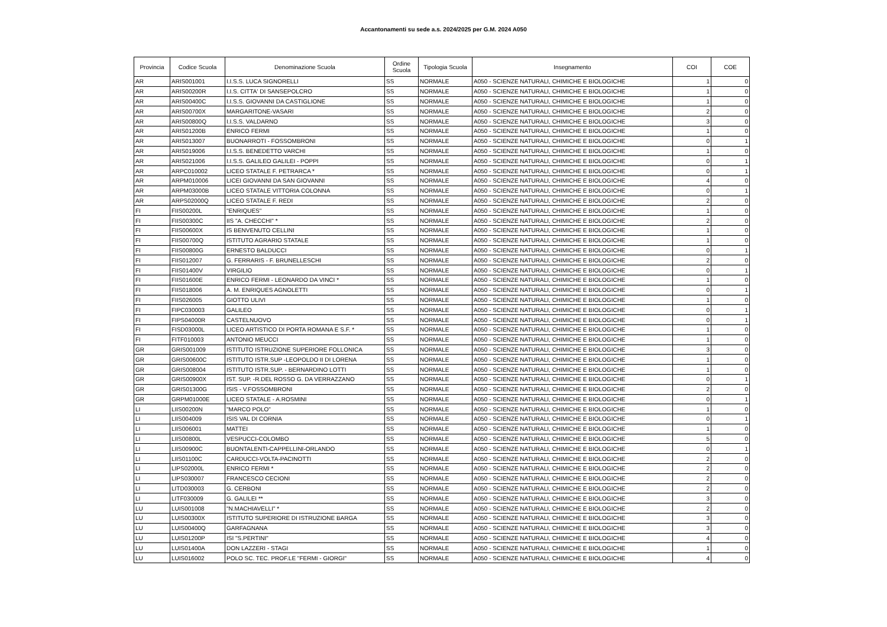Accantonamenti su sede a.s. 2024/2025 per G.M. 2024 A050
| Provincia | Codice Scuola | Denominazione Scuola | Ordine Scuola | Tipologia Scuola | Insegnamento | COI | COE |
| --- | --- | --- | --- | --- | --- | --- | --- |
| AR | ARIS001001 | I.I.S.S. LUCA SIGNORELLI | SS | NORMALE | A050 - SCIENZE NATURALI, CHIMICHE E BIOLOGICHE | 1 | 0 |
| AR | ARIS00200R | I.I.S. CITTA' DI SANSEPOLCRO | SS | NORMALE | A050 - SCIENZE NATURALI, CHIMICHE E BIOLOGICHE | 1 | 0 |
| AR | ARIS00400C | I.I.S.S. GIOVANNI DA CASTIGLIONE | SS | NORMALE | A050 - SCIENZE NATURALI, CHIMICHE E BIOLOGICHE | 1 | 0 |
| AR | ARIS00700X | MARGARITONE-VASARI | SS | NORMALE | A050 - SCIENZE NATURALI, CHIMICHE E BIOLOGICHE | 2 | 0 |
| AR | ARIS00800Q | I.I.S.S. VALDARNO | SS | NORMALE | A050 - SCIENZE NATURALI, CHIMICHE E BIOLOGICHE | 3 | 0 |
| AR | ARIS01200B | ENRICO FERMI | SS | NORMALE | A050 - SCIENZE NATURALI, CHIMICHE E BIOLOGICHE | 1 | 0 |
| AR | ARIS013007 | BUONARROTI - FOSSOMBRONI | SS | NORMALE | A050 - SCIENZE NATURALI, CHIMICHE E BIOLOGICHE | 0 | 1 |
| AR | ARIS019006 | I.I.S.S. BENEDETTO VARCHI | SS | NORMALE | A050 - SCIENZE NATURALI, CHIMICHE E BIOLOGICHE | 1 | 0 |
| AR | ARIS021006 | I.I.S.S. GALILEO GALILEI - POPPI | SS | NORMALE | A050 - SCIENZE NATURALI, CHIMICHE E BIOLOGICHE | 0 | 1 |
| AR | ARPC010002 | LICEO STATALE F. PETRARCA * | SS | NORMALE | A050 - SCIENZE NATURALI, CHIMICHE E BIOLOGICHE | 0 | 1 |
| AR | ARPM010006 | LICEI GIOVANNI DA SAN GIOVANNI | SS | NORMALE | A050 - SCIENZE NATURALI, CHIMICHE E BIOLOGICHE | 4 | 0 |
| AR | ARPM03000B | LICEO STATALE VITTORIA COLONNA | SS | NORMALE | A050 - SCIENZE NATURALI, CHIMICHE E BIOLOGICHE | 0 | 1 |
| AR | ARPS02000Q | LICEO STATALE F. REDI | SS | NORMALE | A050 - SCIENZE NATURALI, CHIMICHE E BIOLOGICHE | 2 | 0 |
| FI | FIIS00200L | "ENRIQUES" | SS | NORMALE | A050 - SCIENZE NATURALI, CHIMICHE E BIOLOGICHE | 1 | 0 |
| FI | FIIS00300C | IIS "A. CHECCHI" * | SS | NORMALE | A050 - SCIENZE NATURALI, CHIMICHE E BIOLOGICHE | 2 | 0 |
| FI | FIIS00600X | IS BENVENUTO CELLINI | SS | NORMALE | A050 - SCIENZE NATURALI, CHIMICHE E BIOLOGICHE | 1 | 0 |
| FI | FIIS00700Q | ISTITUTO AGRARIO STATALE | SS | NORMALE | A050 - SCIENZE NATURALI, CHIMICHE E BIOLOGICHE | 1 | 0 |
| FI | FIIS00800G | ERNESTO BALDUCCI | SS | NORMALE | A050 - SCIENZE NATURALI, CHIMICHE E BIOLOGICHE | 0 | 1 |
| FI | FIIS012007 | G. FERRARIS - F. BRUNELLESCHI | SS | NORMALE | A050 - SCIENZE NATURALI, CHIMICHE E BIOLOGICHE | 2 | 0 |
| FI | FIIS01400V | VIRGILIO | SS | NORMALE | A050 - SCIENZE NATURALI, CHIMICHE E BIOLOGICHE | 0 | 1 |
| FI | FIIS01600E | ENRICO FERMI - LEONARDO DA VINCI * | SS | NORMALE | A050 - SCIENZE NATURALI, CHIMICHE E BIOLOGICHE | 1 | 0 |
| FI | FIIS018006 | A. M. ENRIQUES AGNOLETTI | SS | NORMALE | A050 - SCIENZE NATURALI, CHIMICHE E BIOLOGICHE | 0 | 1 |
| FI | FIIS026005 | GIOTTO ULIVI | SS | NORMALE | A050 - SCIENZE NATURALI, CHIMICHE E BIOLOGICHE | 1 | 0 |
| FI | FIPC030003 | GALILEO | SS | NORMALE | A050 - SCIENZE NATURALI, CHIMICHE E BIOLOGICHE | 0 | 1 |
| FI | FIPS04000R | CASTELNUOVO | SS | NORMALE | A050 - SCIENZE NATURALI, CHIMICHE E BIOLOGICHE | 0 | 1 |
| FI | FISD03000L | LICEO ARTISTICO DI PORTA ROMANA E S.F. * | SS | NORMALE | A050 - SCIENZE NATURALI, CHIMICHE E BIOLOGICHE | 1 | 0 |
| FI | FITF010003 | ANTONIO MEUCCI | SS | NORMALE | A050 - SCIENZE NATURALI, CHIMICHE E BIOLOGICHE | 1 | 0 |
| GR | GRIS001009 | ISTITUTO ISTRUZIONE SUPERIORE FOLLONICA | SS | NORMALE | A050 - SCIENZE NATURALI, CHIMICHE E BIOLOGICHE | 3 | 0 |
| GR | GRIS00600C | ISTITUTO ISTR.SUP -LEOPOLDO II DI LORENA | SS | NORMALE | A050 - SCIENZE NATURALI, CHIMICHE E BIOLOGICHE | 1 | 0 |
| GR | GRIS008004 | ISTITUTO ISTR.SUP. - BERNARDINO LOTTI | SS | NORMALE | A050 - SCIENZE NATURALI, CHIMICHE E BIOLOGICHE | 1 | 0 |
| GR | GRIS00900X | IST. SUP. -R.DEL ROSSO G. DA VERRAZZANO | SS | NORMALE | A050 - SCIENZE NATURALI, CHIMICHE E BIOLOGICHE | 0 | 1 |
| GR | GRIS01300G | ISIS - V.FOSSOMBRONI | SS | NORMALE | A050 - SCIENZE NATURALI, CHIMICHE E BIOLOGICHE | 2 | 0 |
| GR | GRPM01000E | LICEO STATALE - A.ROSMINI | SS | NORMALE | A050 - SCIENZE NATURALI, CHIMICHE E BIOLOGICHE | 0 | 1 |
| LI | LIIS00200N | "MARCO POLO" | SS | NORMALE | A050 - SCIENZE NATURALI, CHIMICHE E BIOLOGICHE | 1 | 0 |
| LI | LIIS004009 | ISIS VAL DI CORNIA | SS | NORMALE | A050 - SCIENZE NATURALI, CHIMICHE E BIOLOGICHE | 0 | 1 |
| LI | LIIS006001 | MATTEI | SS | NORMALE | A050 - SCIENZE NATURALI, CHIMICHE E BIOLOGICHE | 1 | 0 |
| LI | LIIS00800L | VESPUCCI-COLOMBO | SS | NORMALE | A050 - SCIENZE NATURALI, CHIMICHE E BIOLOGICHE | 5 | 0 |
| LI | LIIS00900C | BUONTALENTI-CAPPELLINI-ORLANDO | SS | NORMALE | A050 - SCIENZE NATURALI, CHIMICHE E BIOLOGICHE | 0 | 1 |
| LI | LIIS01100C | CARDUCCI-VOLTA-PACINOTTI | SS | NORMALE | A050 - SCIENZE NATURALI, CHIMICHE E BIOLOGICHE | 2 | 0 |
| LI | LIPS02000L | ENRICO FERMI * | SS | NORMALE | A050 - SCIENZE NATURALI, CHIMICHE E BIOLOGICHE | 2 | 0 |
| LI | LIPS030007 | FRANCESCO CECIONI | SS | NORMALE | A050 - SCIENZE NATURALI, CHIMICHE E BIOLOGICHE | 2 | 0 |
| LI | LITD030003 | G. CERBONI | SS | NORMALE | A050 - SCIENZE NATURALI, CHIMICHE E BIOLOGICHE | 2 | 0 |
| LI | LITF030009 | G. GALILEI ** | SS | NORMALE | A050 - SCIENZE NATURALI, CHIMICHE E BIOLOGICHE | 3 | 0 |
| LU | LUIS001008 | "N.MACHIAVELLI" * | SS | NORMALE | A050 - SCIENZE NATURALI, CHIMICHE E BIOLOGICHE | 2 | 0 |
| LU | LUIS00300X | ISTITUTO SUPERIORE DI ISTRUZIONE BARGA | SS | NORMALE | A050 - SCIENZE NATURALI, CHIMICHE E BIOLOGICHE | 3 | 0 |
| LU | LUIS00400Q | GARFAGNANA | SS | NORMALE | A050 - SCIENZE NATURALI, CHIMICHE E BIOLOGICHE | 3 | 0 |
| LU | LUIS01200P | ISI "S.PERTINI" | SS | NORMALE | A050 - SCIENZE NATURALI, CHIMICHE E BIOLOGICHE | 4 | 0 |
| LU | LUIS01400A | DON LAZZERI - STAGI | SS | NORMALE | A050 - SCIENZE NATURALI, CHIMICHE E BIOLOGICHE | 1 | 0 |
| LU | LUIS016002 | POLO SC. TEC. PROF.LE "FERMI - GIORGI" | SS | NORMALE | A050 - SCIENZE NATURALI, CHIMICHE E BIOLOGICHE | 4 | 0 |